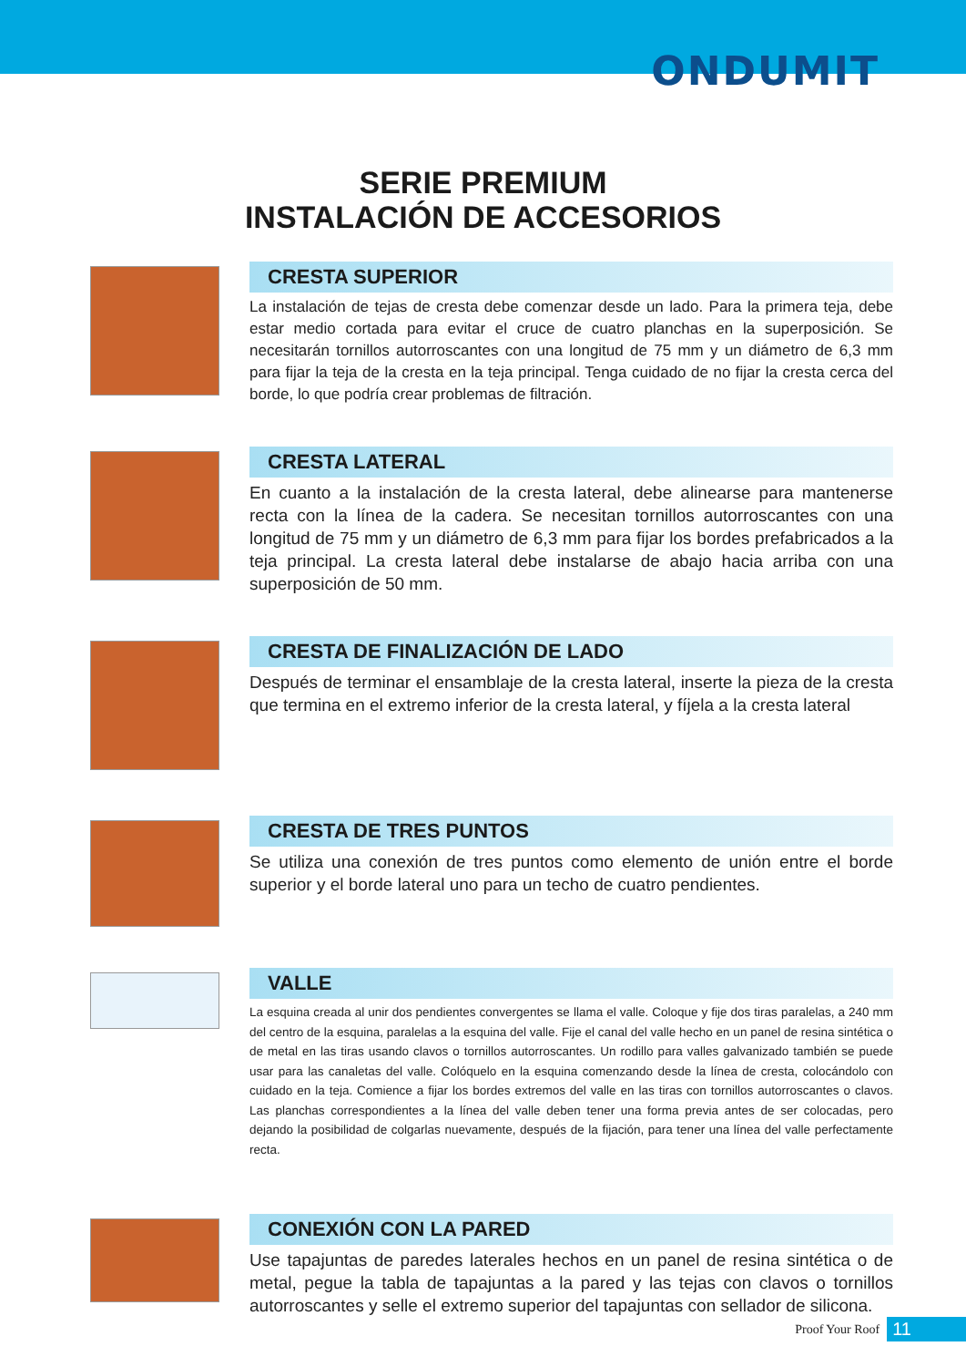ONDUMIT
SERIE PREMIUM
INSTALACIÓN DE ACCESORIOS
CRESTA SUPERIOR
La instalación de tejas de cresta debe comenzar desde un lado. Para la primera teja, debe estar medio cortada para evitar el cruce de cuatro planchas en la superposición. Se necesitarán tornillos autorroscantes con una longitud de 75 mm y un diámetro de 6,3 mm para fijar la teja de la cresta en la teja principal. Tenga cuidado de no fijar la cresta cerca del borde, lo que podría crear problemas de filtración.
CRESTA LATERAL
En cuanto a la instalación de la cresta lateral, debe alinearse para mantenerse recta con la línea de la cadera. Se necesitan tornillos autorroscantes con una longitud de 75 mm y un diámetro de 6,3 mm para fijar los bordes prefabricados a la teja principal. La cresta lateral debe instalarse de abajo hacia arriba con una superposición de 50 mm.
CRESTA DE FINALIZACIÓN DE LADO
Después de terminar el ensamblaje de la cresta lateral, inserte la pieza de la cresta que termina en el extremo inferior de la cresta lateral, y fíjela a la cresta lateral
CRESTA DE TRES PUNTOS
Se utiliza una conexión de tres puntos como elemento de unión entre el borde superior y el borde lateral uno para un techo de cuatro pendientes.
VALLE
La esquina creada al unir dos pendientes convergentes se llama el valle. Coloque y fije dos tiras paralelas, a 240 mm del centro de la esquina, paralelas a la esquina del valle. Fije el canal del valle hecho en un panel de resina sintética o de metal en las tiras usando clavos o tornillos autorroscantes. Un rodillo para valles galvanizado también se puede usar para las canaletas del valle. Colóquelo en la esquina comenzando desde la línea de cresta, colocándolo con cuidado en la teja. Comience a fijar los bordes extremos del valle en las tiras con tornillos autorroscantes o clavos. Las planchas correspondientes a la línea del valle deben tener una forma previa antes de ser colocadas, pero dejando la posibilidad de colgarlas nuevamente, después de la fijación, para tener una línea del valle perfectamente recta.
CONEXIÓN CON LA PARED
Use tapajuntas de paredes laterales hechos en un panel de resina sintética o de metal, pegue la tabla de tapajuntas a la pared y las tejas con clavos o tornillos autorroscantes y selle el extremo superior del tapajuntas con sellador de silicona.
Proof Your Roof 11